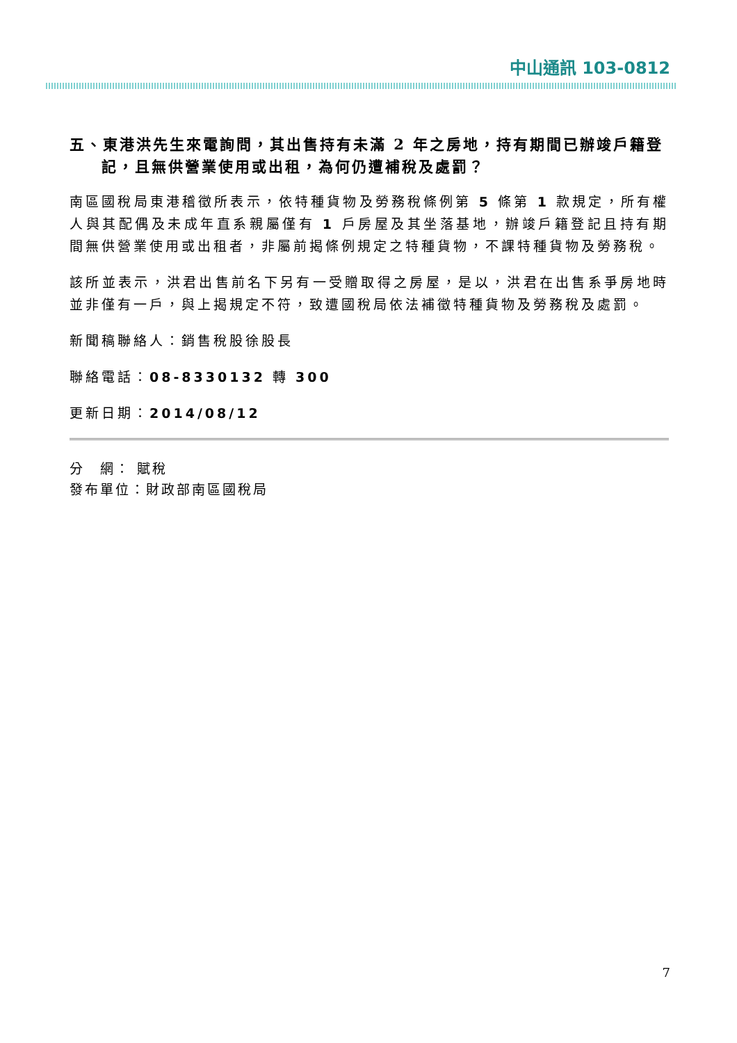中山通訊 103-0812
五、東港洪先生來電詢問，其出售持有未滿 2 年之房地，持有期間已辦竣戶籍登記，且無供營業使用或出租，為何仍遭補稅及處罰？
南區國稅局東港稽徵所表示，依特種貨物及勞務稅條例第 5 條第 1 款規定，所有權人與其配偶及未成年直系親屬僅有 1 戶房屋及其坐落基地，辦竣戶籍登記且持有期間無供營業使用或出租者，非屬前揭條例規定之特種貨物，不課特種貨物及勞務稅。
該所並表示，洪君出售前名下另有一受贈取得之房屋，是以，洪君在出售系爭房地時並非僅有一戶，與上揭規定不符，致遭國稅局依法補徵特種貨物及勞務稅及處罰。
新聞稿聯絡人：銷售稅股徐股長
聯絡電話：08-8330132 轉 300
更新日期：2014/08/12
分　網： 賦稅
發布單位：財政部南區國稅局
7